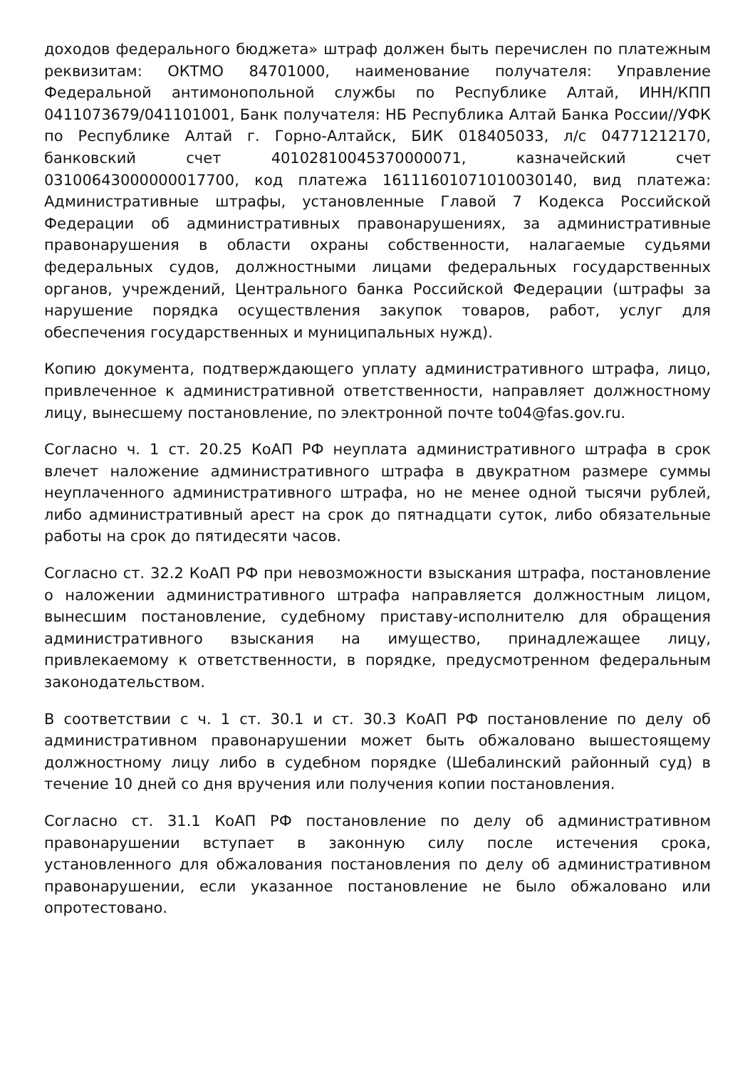доходов федерального бюджета» штраф должен быть перечислен по платежным реквизитам: ОКТМО 84701000, наименование получателя: Управление Федеральной антимонопольной службы по Республике Алтай, ИНН/КПП 0411073679/041101001, Банк получателя: НБ Республика Алтай Банка России//УФК по Республике Алтай г. Горно-Алтайск, БИК 018405033, л/с 04771212170, банковский счет 40102810045370000071, казначейский счет 03100643000000017700, код платежа 16111601071010030140, вид платежа: Административные штрафы, установленные Главой 7 Кодекса Российской Федерации об административных правонарушениях, за административные правонарушения в области охраны собственности, налагаемые судьями федеральных судов, должностными лицами федеральных государственных органов, учреждений, Центрального банка Российской Федерации (штрафы за нарушение порядка осуществления закупок товаров, работ, услуг для обеспечения государственных и муниципальных нужд).
Копию документа, подтверждающего уплату административного штрафа, лицо, привлеченное к административной ответственности, направляет должностному лицу, вынесшему постановление, по электронной почте to04@fas.gov.ru.
Согласно ч. 1 ст. 20.25 КоАП РФ неуплата административного штрафа в срок влечет наложение административного штрафа в двукратном размере суммы неуплаченного административного штрафа, но не менее одной тысячи рублей, либо административный арест на срок до пятнадцати суток, либо обязательные работы на срок до пятидесяти часов.
Согласно ст. 32.2 КоАП РФ при невозможности взыскания штрафа, постановление о наложении административного штрафа направляется должностным лицом, вынесшим постановление, судебному приставу-исполнителю для обращения административного взыскания на имущество, принадлежащее лицу, привлекаемому к ответственности, в порядке, предусмотренном федеральным законодательством.
В соответствии с ч. 1 ст. 30.1 и ст. 30.3 КоАП РФ постановление по делу об административном правонарушении может быть обжаловано вышестоящему должностному лицу либо в судебном порядке (Шебалинский районный суд) в течение 10 дней со дня вручения или получения копии постановления.
Согласно ст. 31.1 КоАП РФ постановление по делу об административном правонарушении вступает в законную силу после истечения срока, установленного для обжалования постановления по делу об административном правонарушении, если указанное постановление не было обжаловано или опротестовано.